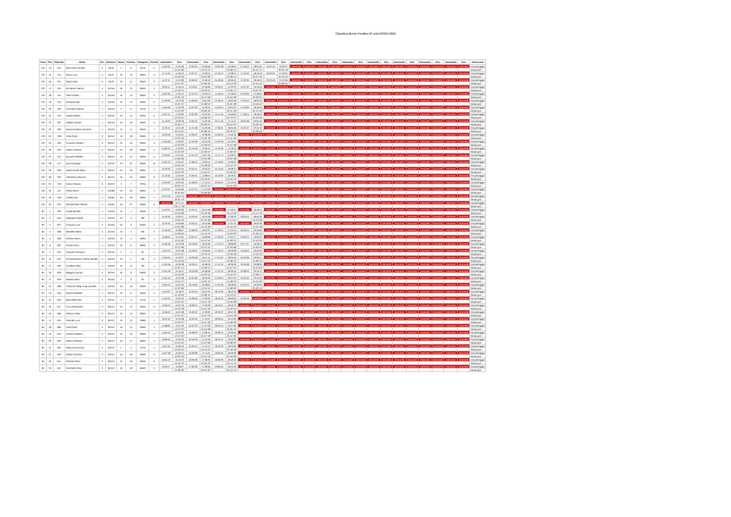Classifica Monte Prealba UP and DOWN 2022
| Gara | Pos | Pettorale | Atleta | Giri | Distanza | Sesso | Pos/sex | Categoria | Pos/cat | Intermedio | Giro | Intermedio | Giro | Intermedio | Giro | Intermedio | Giro | Intermedio | Giro | Intermedio | Giro | Intermedio | Giro | Intermedio | Giro | Intermedio | Giro | Intermedio | Giro | Intermedio | Giro | Intermedio | Giro | descrizione |
| --- | --- | --- | --- | --- | --- | --- | --- | --- | --- | --- | --- | --- | --- | --- | --- | --- | --- | --- | --- | --- | --- | --- | --- | --- | --- | --- | --- | --- | --- | --- | --- | --- | --- | --- |
| 12h | 14 | 225 | Maccherini Pamela | 5 | 50,02 | F | 5 | SF40 | 2 | 11:05:34 | 11:45:38 | 13:02:05 | 13:39:59 | 15:05:48 | 15:48:50 | 17:18:12 | 18:01:04 | 19:31:35 | 20:26:27 | mancante | mancante | mancante | mancante | mancante | mancante | mancante | mancante | mancante | mancante | mancante | mancante | mancante | mancante | ora passaggio |
| | | | | | | | | | | | 1h 45' 36" | | 1h 54' 21" | | 2h 08' 51" | | 2h 12' 14" | | 2h 25' 23" | | | | | | | | | | | | | | | tempo giro |
| 12h | 15 | 214 | Borini Luca | 5 | 50,02 | M | 10 | SM35 | 3 | 11:11:03 | 11:46:42 | 13:07:27 | 13:49:21 | 15:18:12 | 15:58:12 | 17:34:32 | 18:19:46 | 20:02:49 | 21:03:31 | mancante | mancante | mancante | mancante | mancante | mancante | mancante | mancante | mancante | mancante | mancante | mancante | mancante | mancante | ora passaggio |
| | | | | | | | | | | | 1h 46' 40" | | 2h 02' 39" | | 2h 08' 51" | | 2h 21' 34" | | 2h 43' 45" | | | | | | | | | | | | | | | tempo giro |
| 12h | 16 | 221 | Salvini Aldo | 5 | 50,02 | M | 11 | SM45 | 3 | 11:07:11 | 11:47:39 | 13:06:40 | 13:46:19 | 15:18:55 | 16:00:42 | 17:32:30 | 18:16:24 | 20:23:46 | 21:22:55 | mancante | mancante | mancante | mancante | mancante | mancante | mancante | mancante | mancante | mancante | mancante | mancante | mancante | mancante | ora passaggio |
| | | | | | | | | | | | 1h 47' 37" | | 1h 58' 40" | | 2h 14' 23" | | 2h 15' 42" | | 3h 06' 31" | | | | | | | | | | | | | | | tempo giro |
| 12h | 17 | 204 | De Santis Fabrizio | 4 | 40,016 | M | 12 | SM45 | 4 | 10:53:11 | 11:19:15 | 12:19:31 | 12:46:06 | 13:50:47 | 14:22:23 | 15:37:32 | 16:13:54 | mancante | mancante | mancante | mancante | mancante | mancante | mancante | mancante | mancante | mancante | mancante | mancante | mancante | mancante | mancante | mancante | ora passaggio |
| | | | | | | | | | | | 1h 19' 15" | | 1h 26' 51" | | 1h 36' 17" | | 1h 51' 31" | | | | | | | | | | | | | | | | | tempo giro |
| 12h | 18 | 215 | Pibiri Cristian | 4 | 40,016 | M | 13 | SM40 | 3 | 11:02:46 | 11:35:12 | 12:47:23 | 13:23:13 | 14:46:25 | 15:18:50 | 16:43:05 | 17:18:51 | mancante | mancante | mancante | mancante | mancante | mancante | mancante | mancante | mancante | mancante | mancante | mancante | mancante | mancante | mancante | mancante | ora passaggio |
| | | | | | | | | | | | 1h 35' 10" | | 1h 47' 59" | | 1h 55' 39" | | 2h 00' 01" | | | | | | | | | | | | | | | | | tempo giro |
| 12h | 19 | 224 | Pasquali Uber | 4 | 40,016 | M | 14 | SM45 | 5 | 11:46:32 | 12:22:49 | 13:30:03 | 14:01:40 | 15:18:15 | 16:02:48 | 17:26:44 | 18:02:40 | mancante | mancante | mancante | mancante | mancante | mancante | mancante | mancante | mancante | mancante | mancante | mancante | mancante | mancante | mancante | mancante | ora passaggio |
| | | | | | | | | | | | 2h 22' 47" | | 1h 38' 51" | | 2h 01' 08" | | 1h 59' 52" | | | | | | | | | | | | | | | | | tempo giro |
| 12h | 20 | 223 | Facchetti Giuliana | 4 | 40,016 | F | 6 | SF45 | 2 | 11:05:00 | 11:42:28 | 13:07:33 | 13:49:23 | 15:19:24 | 16:01:22 | 17:33:25 | 18:16:16 | mancante | mancante | mancante | mancante | mancante | mancante | mancante | mancante | mancante | mancante | mancante | mancante | mancante | mancante | mancante | mancante | ora passaggio |
| | | | | | | | | | | | 1h 42' 26" | | 2h 06' 55" | | 2h 11' 59" | | 2h 14' 54" | | | | | | | | | | | | | | | | | tempo giro |
| 12h | 21 | 210 | Zardini Matteo | 4 | 40,016 | M | 15 | SM45 | 6 | 11:07:15 | 11:43:59 | 13:02:09 | 13:42:33 | 15:11:19 | 15:56:30 | 17:38:44 | 18:46:16 | mancante | mancante | mancante | mancante | mancante | mancante | mancante | mancante | mancante | mancante | mancante | mancante | mancante | mancante | mancante | mancante | ora passaggio |
| | | | | | | | | | | | 1h 43' 57" | | 1h 58' 34" | | 2h 13' 57" | | 2h 49' 46" | | | | | | | | | | | | | | | | | tempo giro |
| 12h | 22 | 231 | Valdani Claudio | 4 | 40,016 | M | 16 | SM40 | 4 | 11:16:02 | 12:03:49 | 13:35:45 | 14:32:46 | 16:14:19 | 17:14:47 | 18:55:59 | 20:04:42 | mancante | mancante | mancante | mancante | mancante | mancante | mancante | mancante | mancante | mancante | mancante | mancante | mancante | mancante | mancante | mancante | ora passaggio |
| | | | | | | | | | | | 2h 03' 47" | | 2h 28' 57" | | 2h 42' 01" | | 2h 49' 55" | | | | | | | | | | | | | | | | | tempo giro |
| 12h | 23 | 226 | Bonacina Marco Giovanni | 4 | 40,016 | M | 17 | SM45 | 7 | 11:25:31 | 12:21:33 | 14:21:48 | 15:29:48 | 17:36:01 | 18:55:49 | 21:02:57 | 22:24:42 | mancante | mancante | mancante | mancante | mancante | mancante | mancante | mancante | mancante | mancante | mancante | mancante | mancante | mancante | mancante | mancante | ora passaggio |
| | | | | | | | | | | | 2h 21' 31" | | 3h 08' 15" | | 3h 26' 01" | | 3h 28' 53" | | | | | | | | | | | | | | | | | tempo giro |
| 12h | 24 | 228 | Golla Paolo | 3 | 30,012 | M | 18 | SM50 | 3 | 10:53:59 | 11:23:21 | 12:26:37 | 12:58:39 | 14:06:13 | 14:40:34 | mancante | mancante | mancante | mancante | mancante | mancante | mancante | mancante | mancante | mancante | mancante | mancante | mancante | mancante | mancante | mancante | mancante | mancante | ora passaggio |
| | | | | | | | | | | | 1h 23' 19" | | 1h 35' 18" | | 1h 41' 55" | | | | | | | | | | | | | | | | | | | tempo giro |
| 12h | 25 | 203 | Cunanan Genesis | 3 | 30,012 | M | 19 | SM35 | 4 | 11:03:48 | 11:33:22 | 12:40:48 | 13:12:59 | 14:32:29 | 15:10:57 | mancante | mancante | mancante | mancante | mancante | mancante | mancante | mancante | mancante | mancante | mancante | mancante | mancante | mancante | mancante | mancante | mancante | mancante | ora passaggio |
| | | | | | | | | | | | 1h 33' 20" | | 1h 39' 37" | | 1h 57' 58" | | | | | | | | | | | | | | | | | | | tempo giro |
| 12h | 26 | 222 | Refolo Umberto | 3 | 30,012 | M | 20 | SM50 | 4 | 11:00:24 | 11:32:04 | 12:43:46 | 13:20:11 | 14:42:49 | 15:19:45 | mancante | mancante | mancante | mancante | mancante | mancante | mancante | mancante | mancante | mancante | mancante | mancante | mancante | mancante | mancante | mancante | mancante | mancante | ora passaggio |
| | | | | | | | | | | | 1h 32' 02" | | 1h 48' 07" | | 1h 59' 34" | | | | | | | | | | | | | | | | | | | tempo giro |
| 12h | 27 | 212 | Bozzato Raffaele | 3 | 30,012 | M | 21 | SM50 | 5 | 11:03:01 | 11:37:01 | 12:51:43 | 13:27:29 | 14:47:14 | 15:29:27 | mancante | mancante | mancante | mancante | mancante | mancante | mancante | mancante | mancante | mancante | mancante | mancante | mancante | mancante | mancante | mancante | mancante | mancante | ora passaggio |
| | | | | | | | | | | | 1h 36' 59" | | 1h 50' 28" | | 2h 01' 58" | | | | | | | | | | | | | | | | | | | tempo giro |
| 12h | 28 | 217 | Dusi Giuseppe | 3 | 30,012 | M | 22 | SM45 | 8 | 11:02:43 | 11:35:12 | 12:48:12 | 13:23:15 | 14:49:02 | 15:36:02 | mancante | mancante | mancante | mancante | mancante | mancante | mancante | mancante | mancante | mancante | mancante | mancante | mancante | mancante | mancante | mancante | mancante | mancante | ora passaggio |
| | | | | | | | | | | | 1h 35' 10" | | 1h 48' 03" | | 2h 12' 47" | | | | | | | | | | | | | | | | | | | tempo giro |
| 12h | 29 | 206 | Badoni Guido Mario | 3 | 30,012 | M | 23 | SM55 | 1 | 11:04:20 | 11:37:25 | 12:54:17 | 13:33:22 | 15:11:03 | 16:09:27 | mancante | mancante | mancante | mancante | mancante | mancante | mancante | mancante | mancante | mancante | mancante | mancante | mancante | mancante | mancante | mancante | mancante | mancante | ora passaggio |
| | | | | | | | | | | | 1h 37' 23" | | 1h 55' 57" | | 2h 36' 05" | | | | | | | | | | | | | | | | | | | tempo giro |
| 12h | 30 | 202 | Villa Marco Maurizio | 3 | 30,012 | M | 24 | SM50 | 6 | 11:13:34 | 11:55:50 | 13:26:51 | 14:08:57 | 15:43:02 | 16:29:21 | mancante | mancante | mancante | mancante | mancante | mancante | mancante | mancante | mancante | mancante | mancante | mancante | mancante | mancante | mancante | mancante | mancante | mancante | ora passaggio |
| | | | | | | | | | | | 1h 55' 48" | | 2h 13' 07" | | 2h 20' 24" | | | | | | | | | | | | | | | | | | | tempo giro |
| 12h | 31 | 219 | Simoni Silvana | 3 | 30,012 | F | 7 | SF65 | 1 | 12:02:32 | 13:20:16 | 15:48:50 | 17:12:47 | 20:06:42 | 21:45:20 | mancante | mancante | mancante | mancante | mancante | mancante | mancante | mancante | mancante | mancante | mancante | mancante | mancante | mancante | mancante | mancante | mancante | mancante | ora passaggio |
| | | | | | | | | | | | 3h 20' 14" | | 3h 52' 31" | | 4h 32' 33" | | | | | | | | | | | | | | | | | | | tempo giro |
| 12h | 32 | 211 | Pretini Remo | 2 | 20,008 | M | 25 | SM55 | 2 | 11:22:21 | 12:04:56 | 13:27:24 | 14:13:26 | mancante | mancante | mancante | mancante | mancante | mancante | mancante | mancante | mancante | mancante | mancante | mancante | mancante | mancante | mancante | mancante | mancante | mancante | mancante | mancante | ora passaggio |
| | | | | | | | | | | | 2h 04' 54" | | 2h 08' 30" | | | | | | | | | | | | | | | | | | | | | tempo giro |
| 12h | 33 | 218 | Colletta Vito | 1 | 10,004 | M | 26 | SM50 | 7 | 12:24:53 | 14:01:15 | mancante | mancante | mancante | mancante | mancante | mancante | mancante | mancante | mancante | mancante | mancante | mancante | mancante | mancante | mancante | mancante | mancante | mancante | mancante | mancante | mancante | mancante | ora passaggio |
| | | | | | | | | | | | 4h 01' 13" | | | | | | | | | | | | | | | | | | | | | | | tempo giro |
| 12h | 34 | 227 | Del Sal Carlo Fabrizio | 1 | 10,004 | M | 27 | SM55 | 3 | mancante | 10:17:41 | mancante | mancante | mancante | mancante | mancante | mancante | mancante | mancante | mancante | mancante | mancante | mancante | mancante | mancante | mancante | mancante | mancante | mancante | mancante | mancante | mancante | mancante | ora passaggio |
| | | | | | | | | | | | 24h 17' 39" | | | | | | | | | | | | | | | | | | | | | | | tempo giro |
| 6h | 1 | 626 | Angeli Michele | 4 | 40,016 | M | 1 | SM45 | 1 | 14:43:41 | 15:05:09 | 15:53:11 | 16:15:58 | mancante | 17:30:51 | mancante | 18:48:15 | mancante | mancante | mancante | mancante | mancante | mancante | mancante | mancante | mancante | mancante | mancante | mancante | mancante | mancante | mancante | mancante | ora passaggio |
| | | | | | | | | | | | 1h 05' 08" | | 1h 10' 49" | | 1h 14' 53" | | 1h 17' 24" | | | | | | | | | | | | | | | | | tempo giro |
| 6h | 2 | 615 | Degasperi Daniel | 4 | 40,016 | M | 2 | SM | 1 | 14:43:52 | 15:05:11 | 15:53:16 | 16:15:59 | mancante | 17:30:53 | 18:26:43 | 18:54:52 | mancante | mancante | mancante | mancante | mancante | mancante | mancante | mancante | mancante | mancante | mancante | mancante | mancante | mancante | mancante | mancante | ora passaggio |
| | | | | | | | | | | | 1h 05' 10" | | 1h 10' 48" | | 1h 14' 54" | | 1h 23' 59" | | | | | | | | | | | | | | | | | tempo giro |
| 6h | 3 | 627 | Cominoli Luca | 4 | 40,016 | M | 3 | SM40 | 1 | 14:43:44 | 15:05:09 | 15:53:14 | 16:15:58 | mancante | 17:31:21 | mancante | 19:02:39 | mancante | mancante | mancante | mancante | mancante | mancante | mancante | mancante | mancante | mancante | mancante | mancante | mancante | mancante | mancante | mancante | ora passaggio |
| | | | | | | | | | | | 1h 05' 08" | | 1h 10' 49" | | 1h 15' 23" | | 1h 31' 18" | | | | | | | | | | | | | | | | | tempo giro |
| 6h | 4 | 609 | Mandelli Alberto | 4 | 40,016 | M | 4 | SM | 2 | 14:46:33 | 15:08:57 | 15:58:53 | 16:22:21 | 17:18:15 | 17:45:24 | 18:46:24 | 19:16:09 | mancante | mancante | mancante | mancante | mancante | mancante | mancante | mancante | mancante | mancante | mancante | mancante | mancante | mancante | mancante | mancante | ora passaggio |
| | | | | | | | | | | | 1h 08' 56" | | 1h 13' 24" | | 1h 23' 03" | | 1h 30' 45" | | | | | | | | | | | | | | | | | tempo giro |
| 6h | 5 | 628 | Schiava Marco | 4 | 40,016 | M | 5 | SM35 | 1 | 14:48:01 | 15:11:05 | 16:04:41 | 16:28:56 | 17:29:30 | 17:55:17 | 19:03:54 | 19:39:42 | mancante | mancante | mancante | mancante | mancante | mancante | mancante | mancante | mancante | mancante | mancante | mancante | mancante | mancante | mancante | mancante | ora passaggio |
| | | | | | | | | | | | 1h 11' 04" | | 1h 17' 51" | | 1h 26' 21" | | 1h 44' 25" | | | | | | | | | | | | | | | | | tempo giro |
| 6h | 6 | 622 | Pivotto Amos | 4 | 40,016 | M | 6 | SM40 | 2 | 14:49:49 | 15:12:59 | 16:10:03 | 16:35:30 | 17:42:14 | 18:09:28 | 19:17:07 | 19:49:10 | mancante | mancante | mancante | mancante | mancante | mancante | mancante | mancante | mancante | mancante | mancante | mancante | mancante | mancante | mancante | mancante | ora passaggio |
| | | | | | | | | | | | 1h 12' 58" | | 1h 22' 31" | | 1h 33' 58" | | 1h 39' 42" | | | | | | | | | | | | | | | | | tempo giro |
| 6h | 7 | 614 | Perrone Francesca | 4 | 40,016 | F | 1 | SF | 1 | 14:54:13 | 15:21:58 | 16:18:37 | 16:46:19 | 17:46:24 | 18:16:08 | 19:18:43 | 19:50:30 | mancante | mancante | mancante | mancante | mancante | mancante | mancante | mancante | mancante | mancante | mancante | mancante | mancante | mancante | mancante | mancante | ora passaggio |
| | | | | | | | | | | | 1h 21' 57" | | 1h 24' 21" | | 1h 29' 49" | | 1h 34' 22" | | | | | | | | | | | | | | | | | tempo giro |
| 6h | 8 | 613 | Di Pierdomenico Alessio Daniele | 4 | 40,016 | M | 7 | SM | 3 | 14:53:45 | 15:19:47 | 16:20:58 | 16:47:41 | 17:57:02 | 18:25:56 | 19:33:36 | 20:05:11 | mancante | mancante | mancante | mancante | mancante | mancante | mancante | mancante | mancante | mancante | mancante | mancante | mancante | mancante | mancante | mancante | ora passaggio |
| | | | | | | | | | | | 1h 19' 46" | | 1h 27' 54" | | 1h 38' 15" | | 1h 39' 15" | | | | | | | | | | | | | | | | | tempo giro |
| 6h | 9 | 602 | Cavallari Fabio | 4 | 40,016 | M | 8 | SM | 4 | 14:53:56 | 15:20:48 | 16:20:41 | 16:49:02 | 17:57:34 | 18:26:26 | 19:34:09 | 20:08:30 | mancante | mancante | mancante | mancante | mancante | mancante | mancante | mancante | mancante | mancante | mancante | mancante | mancante | mancante | mancante | mancante | ora passaggio |
| | | | | | | | | | | | 1h 20' 47" | | 1h 28' 14" | | 1h 37' 24" | | 1h 42' 04" | | | | | | | | | | | | | | | | | tempo giro |
| 6h | 10 | 620 | Maggioni Jacopo | 4 | 40,016 | M | 9 | SM40 | 3 | 14:51:49 | 15:16:47 | 16:19:28 | 16:48:48 | 17:57:52 | 18:30:55 | 19:38:53 | 20:10:12 | mancante | mancante | mancante | mancante | mancante | mancante | mancante | mancante | mancante | mancante | mancante | mancante | mancante | mancante | mancante | mancante | ora passaggio |
| | | | | | | | | | | | 1h 16' 46" | | 1h 32' 01" | | 1h 42' 07" | | 1h 39' 17" | | | | | | | | | | | | | | | | | tempo giro |
| 6h | 11 | 629 | Repetto Mara | 4 | 40,016 | F | 2 | SF | 2 | 14:55:46 | 15:22:48 | 16:24:36 | 16:53:00 | 17:59:24 | 18:31:23 | 19:40:45 | 20:13:43 | mancante | mancante | mancante | mancante | mancante | mancante | mancante | mancante | mancante | mancante | mancante | mancante | mancante | mancante | mancante | mancante | ora passaggio |
| | | | | | | | | | | | 1h 22' 47" | | 1h 30' 12" | | 1h 38' 23" | | 1h 42' 20" | | | | | | | | | | | | | | | | | tempo giro |
| 6h | 12 | 608 | Trabucchi Diego Luigi Leonello | 4 | 40,016 | M | 10 | SM40 | 4 | 14:55:14 | 15:22:10 | 16:19:56 | 16:48:01 | 17:51:09 | 18:26:06 | 19:43:44 | 20:26:50 | mancante | mancante | mancante | mancante | mancante | mancante | mancante | mancante | mancante | mancante | mancante | mancante | mancante | mancante | mancante | mancante | ora passaggio |
| | | | | | | | | | | | 1h 22' 09" | | 1h 25' 51" | | 1h 38' 05" | | 2h 00' 44" | | | | | | | | | | | | | | | | | tempo giro |
| 6h | 13 | 619 | Bianchi Raffaele | 3 | 30,012 | M | 11 | SM45 | 2 | 14:54:07 | 15:19:21 | 16:24:33 | 16:57:52 | 18:12:06 | 18:42:33 | mancante | mancante | mancante | mancante | mancante | mancante | mancante | mancante | mancante | mancante | mancante | mancante | mancante | mancante | mancante | mancante | mancante | mancante | ora passaggio |
| | | | | | | | | | | | 1h 19' 20" | | 1h 38' 31" | | 1h 44' 41" | | | | | | | | | | | | | | | | | | | tempo giro |
| 6h | 14 | 616 | Mazzarello Vera | 3 | 30,012 | F | 3 | SF45 | 1 | 14:55:22 | 15:22:16 | 16:28:36 | 17:03:35 | 18:16:12 | 18:50:03 | 20:03:59 | mancante | mancante | mancante | mancante | mancante | mancante | mancante | mancante | mancante | mancante | mancante | mancante | mancante | mancante | mancante | mancante | mancante | ora passaggio |
| | | | | | | | | | | | 1h 22' 15" | | 1h 41' 19" | | 1h 46' 28" | | | | | | | | | | | | | | | | | | | tempo giro |
| 6h | 15 | 617 | Coco Alessandro | 3 | 30,012 | M | 12 | SM45 | 3 | 14:55:15 | 15:22:19 | 16:28:42 | 17:03:39 | 18:19:11 | 18:53:23 | mancante | mancante | mancante | mancante | mancante | mancante | mancante | mancante | mancante | mancante | mancante | mancante | mancante | mancante | mancante | mancante | mancante | mancante | ora passaggio |
| | | | | | | | | | | | 1h 22' 18" | | 1h 41' 20" | | 1h 49' 44" | | | | | | | | | | | | | | | | | | | tempo giro |
| 6h | 16 | 603 | Petrizzo Fabio | 3 | 30,012 | M | 13 | SM45 | 4 | 14:56:19 | 15:21:38 | 16:30:07 | 17:03:02 | 18:25:07 | 18:57:20 | mancante | mancante | mancante | mancante | mancante | mancante | mancante | mancante | mancante | mancante | mancante | mancante | mancante | mancante | mancante | mancante | mancante | mancante | ora passaggio |
| | | | | | | | | | | | 1h 21' 37" | | 1h 41' 24" | | 1h 54' 18" | | | | | | | | | | | | | | | | | | | tempo giro |
| 6h | 17 | 621 | Paronitti Lucio | 3 | 30,012 | M | 14 | SM60 | 1 | 15:01:54 | 15:32:28 | 16:42:05 | 17:13:57 | 18:36:55 | 19:12:02 | mancante | mancante | mancante | mancante | mancante | mancante | mancante | mancante | mancante | mancante | mancante | mancante | mancante | mancante | mancante | mancante | mancante | mancante | ora passaggio |
| | | | | | | | | | | | 1h 32' 27" | | 1h 41' 29" | | 1h 58' 05" | | | | | | | | | | | | | | | | | | | tempo giro |
| 6h | 18 | 606 | Aceti Paolo | 3 | 30,012 | M | 15 | SM50 | 1 | 14:58:02 | 15:27:25 | 16:37:20 | 17:12:33 | 18:40:15 | 19:17:48 | mancante | mancante | mancante | mancante | mancante | mancante | mancante | mancante | mancante | mancante | mancante | mancante | mancante | mancante | mancante | mancante | mancante | mancante | ora passaggio |
| | | | | | | | | | | | 1h 27' 24" | | 1h 45' 08" | | 2h 05' 15" | | | | | | | | | | | | | | | | | | | tempo giro |
| 6h | 19 | 642 | Polonioli Stefano | 3 | 30,012 | M | 16 | SM50 | 2 | 14:55:10 | 15:22:26 | 16:28:20 | 17:09:45 | 18:36:24 | 19:20:50 | mancante | mancante | mancante | mancante | mancante | mancante | mancante | mancante | mancante | mancante | mancante | mancante | mancante | mancante | mancante | mancante | mancante | mancante | ora passaggio |
| | | | | | | | | | | | 1h 22' 25" | | 1h 47' 19" | | 2h 11' 05" | | | | | | | | | | | | | | | | | | | tempo giro |
| 6h | 20 | 625 | Palazzi Gaetano | 3 | 30,012 | M | 17 | SM55 | 1 | 15:00:44 | 15:32:35 | 16:42:49 | 17:15:33 | 18:42:12 | 19:23:35 | mancante | mancante | mancante | mancante | mancante | mancante | mancante | mancante | mancante | mancante | mancante | mancante | mancante | mancante | mancante | mancante | mancante | mancante | ora passaggio |
| | | | | | | | | | | | 1h 32' 34" | | 1h 42' 58" | | 2h 08' 02" | | | | | | | | | | | | | | | | | | | tempo giro |
| 6h | 21 | 601 | Della Zonca Giulia | 3 | 30,012 | F | 4 | SF40 | 1 | 14:57:54 | 15:30:45 | 16:35:44 | 17:14:57 | 18:35:49 | 19:33:26 | mancante | mancante | mancante | mancante | mancante | mancante | mancante | mancante | mancante | mancante | mancante | mancante | mancante | mancante | mancante | mancante | mancante | mancante | ora passaggio |
| | | | | | | | | | | | 1h 30' 44" | | 1h 44' 12" | | 2h 18' 29" | | | | | | | | | | | | | | | | | | | tempo giro |
| 6h | 21 | 623 | Bisiak Tommaso | 3 | 30,012 | M | 18 | SM40 | 5 | 14:57:58 | 15:30:44 | 16:36:08 | 17:14:57 | 18:36:46 | 19:33:26 | mancante | mancante | mancante | mancante | mancante | mancante | mancante | mancante | mancante | mancante | mancante | mancante | mancante | mancante | mancante | mancante | mancante | mancante | ora passaggio |
| | | | | | | | | | | | 1h 30' 43" | | 1h 44' 13" | | 2h 18' 29" | | | | | | | | | | | | | | | | | | | tempo giro |
| 6h | 23 | 611 | Potente Pietro | 3 | 30,012 | M | 19 | SM40 | 6 | 15:04:47 | 15:43:13 | 16:59:28 | 17:38:35 | 19:09:33 | 19:52:49 | mancante | mancante | mancante | mancante | mancante | mancante | mancante | mancante | mancante | mancante | mancante | mancante | mancante | mancante | mancante | mancante | mancante | mancante | ora passaggio |
| | | | | | | | | | | | 1h 43' 12" | | 1h 55' 22" | | 2h 14' 14" | | | | | | | | | | | | | | | | | | | tempo giro |
| 6h | 23 | 641 | Ronchetti Fabio | 3 | 30,012 | M | 19 | SM50 | 3 | 15:05:17 | 15:38:27 | 17:00:28 | 17:39:34 | 19:06:35 | 19:52:49 | mancante | mancante | mancante | mancante | mancante | mancante | mancante | mancante | mancante | mancante | mancante | mancante | mancante | mancante | mancante | mancante | mancante | mancante | ora passaggio |
| | | | | | | | | | | | 1h 38' 26" | | 2h 01' 07" | | 2h 13' 15" | | | | | | | | | | | | | | | | | | | tempo giro |